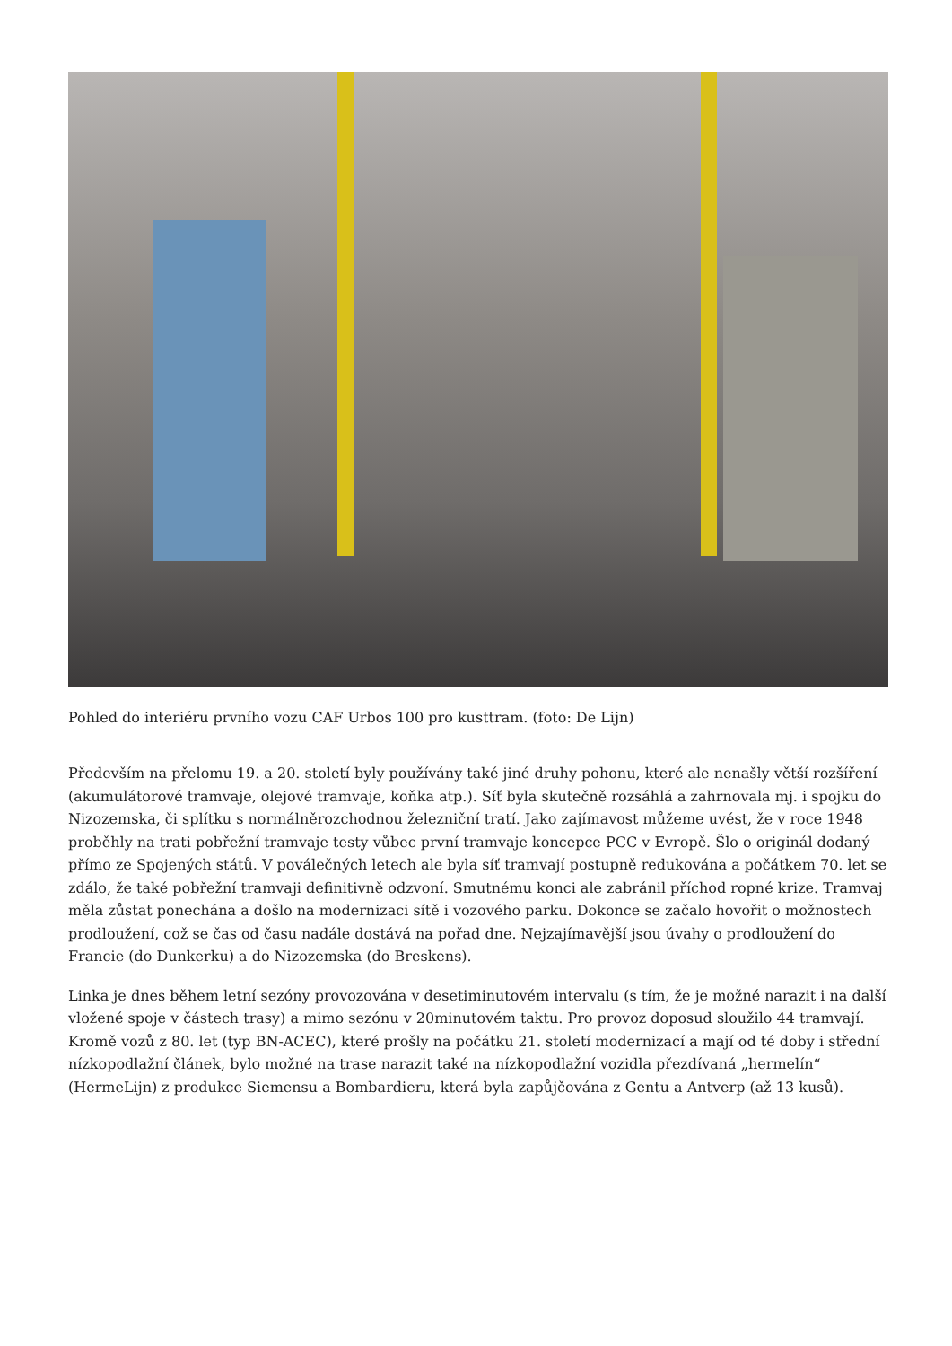Pohled do interiéru prvního vozu CAF Urbos 100 pro kusttram. (foto: De Lijn)
Především na přelomu 19. a 20. století byly používány také jiné druhy pohonu, které ale nenašly větší rozšíření (akumulátorové tramvaje, olejové tramvaje, koňka atp.). Síť byla skutečně rozsáhlá a zahrnovala mj. i spojku do Nizozemska, či splítku s normálněrozchodnou železniční tratí. Jako zajímavost můžeme uvést, že v roce 1948 proběhly na trati pobřežní tramvaje testy vůbec první tramvaje koncepce PCC v Evropě. Šlo o originál dodaný přímo ze Spojených států. V poválečných letech ale byla síť tramvají postupně redukována a počátkem 70. let se zdálo, že také pobřežní tramvaji definitivně odzvoní. Smutnému konci ale zabránil příchod ropné krize. Tramvaj měla zůstat ponechána a došlo na modernizaci sítě i vozového parku. Dokonce se začalo hovořit o možnostech prodloužení, což se čas od času nadále dostává na pořad dne. Nejzajímavější jsou úvahy o prodloužení do Francie (do Dunkerku) a do Nizozemska (do Breskens).
Linka je dnes během letní sezóny provozována v desetiminutovém intervalu (s tím, že je možné narazit i na další vložené spoje v částech trasy) a mimo sezónu v 20minutovém taktu. Pro provoz doposud sloužilo 44 tramvají. Kromě vozů z 80. let (typ BN-ACEC), které prošly na počátku 21. století modernizací a mají od té doby i střední nízkopodlažní článek, bylo možné na trase narazit také na nízkopodlažní vozidla přezdívaná „hermelín“ (HermeLijn) z produkce Siemensu a Bombardieru, která byla zapůjčována z Gentu a Antverp (až 13 kusů).